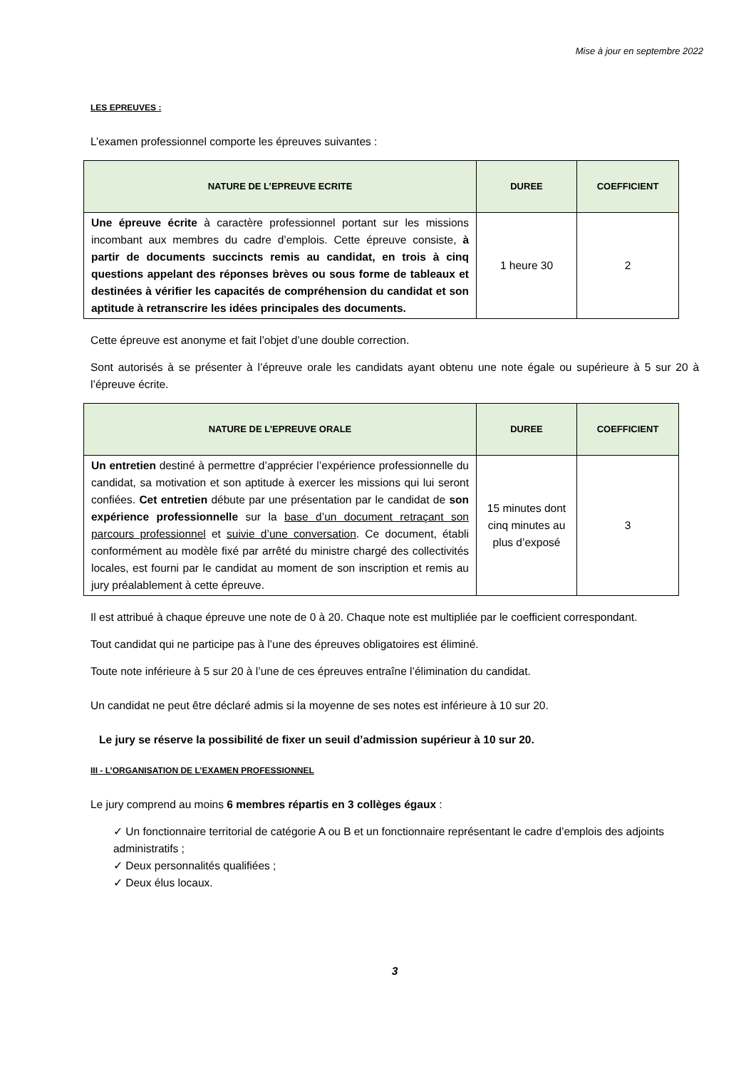Mise à jour en septembre 2022
LES EPREUVES :
L’examen professionnel comporte les épreuves suivantes :
| NATURE DE L’EPREUVE ECRITE | DUREE | COEFFICIENT |
| --- | --- | --- |
| Une épreuve écrite à caractère professionnel portant sur les missions incombant aux membres du cadre d’emplois. Cette épreuve consiste, à partir de documents succincts remis au candidat, en trois à cinq questions appelant des réponses brèves ou sous forme de tableaux et destinées à vérifier les capacités de compréhension du candidat et son aptitude à retranscrire les idées principales des documents. | 1 heure 30 | 2 |
Cette épreuve est anonyme et fait l’objet d’une double correction.
Sont autorisés à se présenter à l’épreuve orale les candidats ayant obtenu une note égale ou supérieure à 5 sur 20 à l’épreuve écrite.
| NATURE DE L’EPREUVE ORALE | DUREE | COEFFICIENT |
| --- | --- | --- |
| Un entretien destiné à permettre d’apprécier l’expérience professionnelle du candidat, sa motivation et son aptitude à exercer les missions qui lui seront confiées. Cet entretien débute par une présentation par le candidat de son expérience professionnelle sur la base d’un document retraçant son parcours professionnel et suivie d’une conversation . Ce document, établi conformément au modèle fixé par arrêté du ministre chargé des collectivités locales, est fourni par le candidat au moment de son inscription et remis au jury préalablement à cette épreuve. | 15 minutes dont cinq minutes au plus d’exposé | 3 |
Il est attribué à chaque épreuve une note de 0 à 20. Chaque note est multipliée par le coefficient correspondant.
Tout candidat qui ne participe pas à l’une des épreuves obligatoires est éliminé.
Toute note inférieure à 5 sur 20 à l’une de ces épreuves entraîne l’élimination du candidat.
Un candidat ne peut être déclaré admis si la moyenne de ses notes est inférieure à 10 sur 20.
Le jury se réserve la possibilité de fixer un seuil d’admission supérieur à 10 sur 20.
III - L’ORGANISATION DE L’EXAMEN PROFESSIONNEL
Le jury comprend au moins 6 membres répartis en 3 collèges égaux :
✓ Un fonctionnaire territorial de catégorie A ou B et un fonctionnaire représentant le cadre d’emplois des adjoints administratifs ;
✓ Deux personnalités qualifiées ;
✓ Deux élus locaux.
3